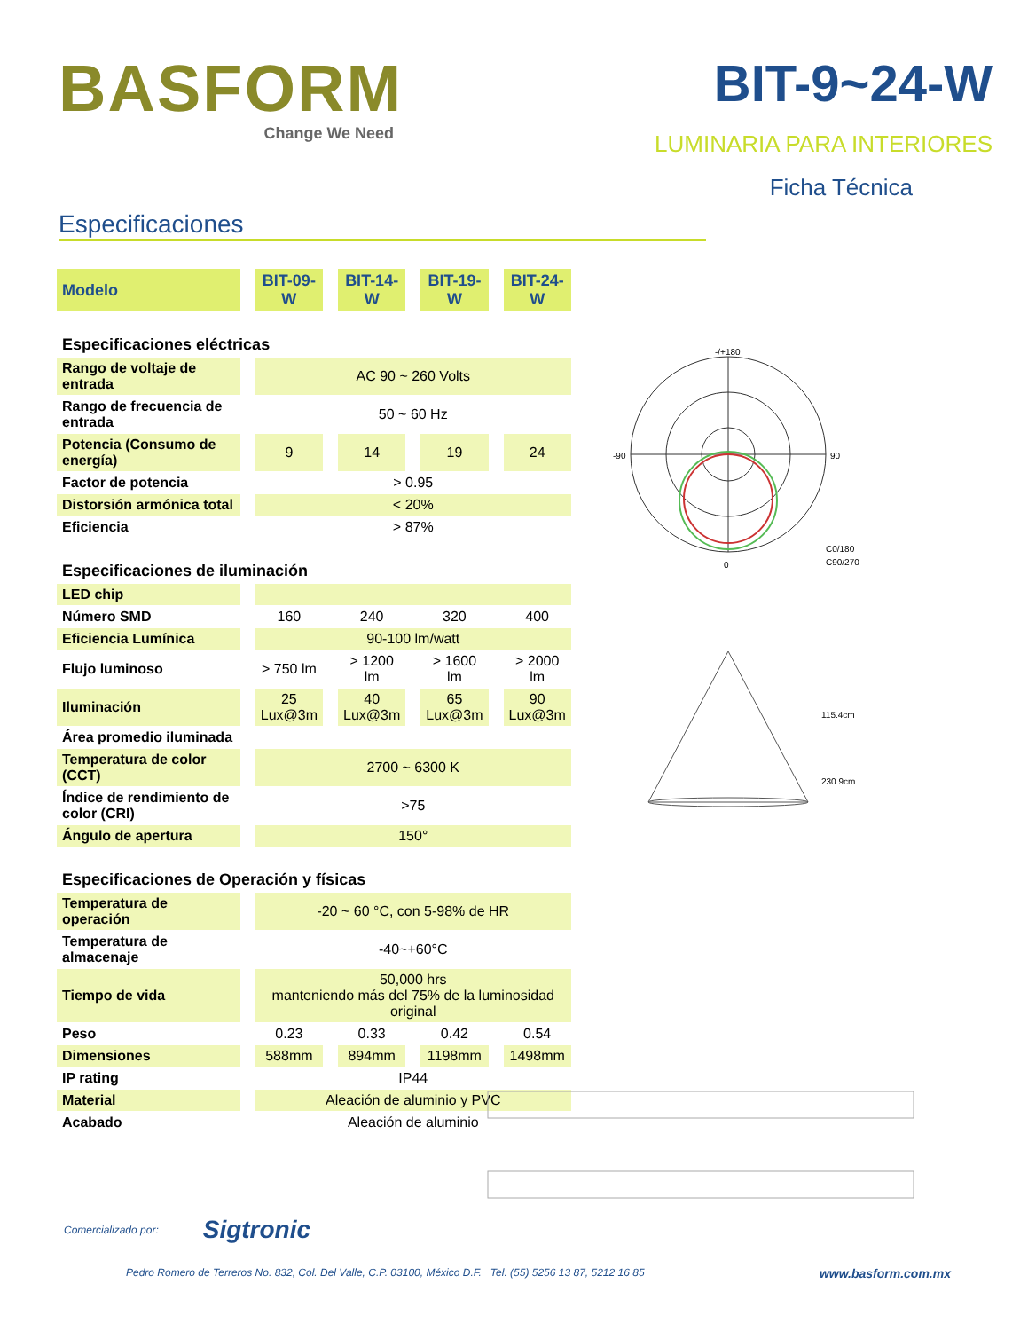BASFORM
Change We Need
BIT-9~24-W
LUMINARIA PARA INTERIORES
Ficha Técnica
Especificaciones
| Modelo | BIT-09-W | BIT-14-W | BIT-19-W | BIT-24-W |
| Especificaciones eléctricas | | | | |
| Rango de voltaje de entrada | AC 90 ~ 260 Volts | | | |
| Rango de frecuencia de entrada | 50 ~ 60 Hz | | | |
| Potencia (Consumo de energía) | 9 | 14 | 19 | 24 |
| Factor de potencia | > 0.95 | | | |
| Distorsión armónica total | < 20% | | | |
| Eficiencia | > 87% | | | |
| Especificaciones de iluminación | | | | |
| LED chip | | | | |
| Número SMD | 160 | 240 | 320 | 400 |
| Eficiencia Lumínica | 90-100 lm/watt | | | |
| Flujo luminoso | > 750 lm | > 1200 lm | > 1600 lm | > 2000 lm |
| Iluminación | 25 Lux@3m | 40 Lux@3m | 65 Lux@3m | 90 Lux@3m |
| Área promedio iluminada | | | | |
| Temperatura de color (CCT) | 2700 ~ 6300 K | | | |
| Índice de rendimiento de color (CRI) | >75 | | | |
| Ángulo de apertura | 150° | | | |
| Especificaciones de Operación y físicas | | | | |
| Temperatura de operación | -20 ~ 60 °C, con 5-98% de HR | | | |
| Temperatura de almacenaje | -40~+60°C | | | |
| Tiempo de vida | 50,000 hrs manteniendo más del 75% de la luminosidad original | | | |
| Peso | 0.23 | 0.33 | 0.42 | 0.54 |
| Dimensiones | 588mm | 894mm | 1198mm | 1498mm |
| IP rating | IP44 | | | |
| Material | Aleación de aluminio y PVC | | | |
| Acabado | Aleación de aluminio | | | |
-/+180
90
-90
0
C0/180
C90/270
115.4cm
230.9cm
Comercializado por: Sigtronic
Pedro Romero de Terreros No. 832, Col. Del Valle, C.P. 03100, México D.F. Tel. (55) 5256 13 87, 5212 16 85 www.basform.com.mx